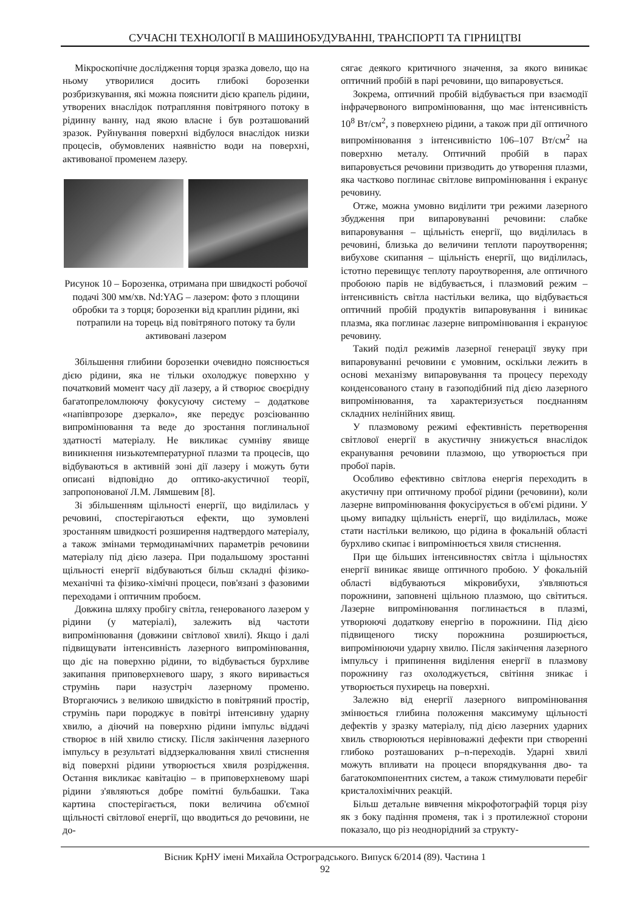СУЧАСНІ ТЕХНОЛОГІЇ В МАШИНОБУДУВАННІ, ТРАНСПОРТІ ТА ГІРНИЦТВІ
Мікроскопічне дослідження торця зразка довело, що на ньому утворилися досить глибокі борозенки розбризкування, які можна пояснити дією крапель рідини, утворених внаслідок потрапляння повітряного потоку в рідинну ванну, над якою власне і був розташований зразок. Руйнування поверхні відбулося внаслідок низки процесів, обумовлених наявністю води на поверхні, активованої променем лазеру.
Рисунок 10 – Борозенка, отримана при швидкості робочої подачі 300 мм/хв. Nd:YAG – лазером: фото з площини обробки та з торця; борозенки від краплин рідини, які потрапили на торець від повітряного потоку та були активовані лазером
Збільшення глибини борозенки очевидно пояснюється дією рідини, яка не тільки охолоджує поверхню у початковий момент часу дії лазеру, а й створює своєрідну багатопреломлюючу фокусуючу систему – додаткове «напівпрозоре дзеркало», яке передує розсіюванню випромінювання та веде до зростання поглинальної здатності матеріалу. Не викликає сумніву явище виникнення низькотемпературної плазми та процесів, що відбуваються в активній зоні дії лазеру і можуть бути описані відповідно до оптико-акустичної теорії, запропонованої Л.М. Лямшевим [8].
Зі збільшенням щільності енергії, що виділилась у речовині, спостерігаються ефекти, що зумовлені зростанням швидкості розширення надтвердого матеріалу, а також змінами термодинамічних параметрів речовини матеріалу під дією лазера. При подальшому зростанні щільності енергії відбуваються більш складні фізико-механічні та фізико-хімічні процеси, пов'язані з фазовими переходами і оптичним пробоєм.
Довжина шляху пробігу світла, генерованого лазером у рідини (у матеріалі), залежить від частоти випромінювання (довжини світлової хвилі). Якщо і далі підвищувати інтенсивність лазерного випромінювання, що діє на поверхню рідини, то відбувається бурхливе закипання приповерхневого шару, з якого виривається струмінь пари назустріч лазерному променю. Вторгаючись з великою швидкістю в повітряний простір, струмінь пари породжує в повітрі інтенсивну ударну хвилю, а діючий на поверхню рідини імпульс віддачі створює в ній хвилю стиску. Після закінчення лазерного імпульсу в результаті віддзеркалювання хвилі стиснення від поверхні рідини утворюється хвиля розрідження. Остання викликає кавітацію – в приповерхневому шарі рідини з'являються добре помітні бульбашки. Така картина спостерігається, поки величина об'ємної щільності світлової енергії, що вводиться до речовини, не до-
сягає деякого критичного значення, за якого виникає оптичний пробій в парі речовини, що випаровується.
Зокрема, оптичний пробій відбувається при взаємодії інфрачервоного випромінювання, що має інтенсивність 10<sup>8</sup> Вт/см<sup>2</sup>, з поверхнею рідини, а також при дії оптичного випромінювання з інтенсивністю 106–107 Вт/см<sup>2</sup> на поверхню металу. Оптичний пробій в парах випаровується речовини призводить до утворення плазми, яка частково поглинає світлове випромінювання і екранує речовину.
Отже, можна умовно виділити три режими лазерного збудження при випаровуванні речовини: слабке випаровування – щільність енергії, що виділилась в речовині, близька до величини теплоти пароутворення; вибухове скипання – щільність енергії, що виділилась, істотно перевищує теплоту пароутворення, але оптичного пробоюю парів не відбувається, і плазмовий режим – інтенсивність світла настільки велика, що відбувається оптичний пробій продуктів випаровування і виникає плазма, яка поглинає лазерне випромінювання і екрануює речовину.
Такий поділ режимів лазерної генерації звуку при випаровуванні речовини є умовним, оскільки лежить в основі механізму випаровування та процесу переходу конденсованого стану в газоподібний під дією лазерного випромінювання, та характеризується поєднанням складних нелінійних явищ.
У плазмовому режимі ефективність перетворення світлової енергії в акустичну знижується внаслідок екранування речовини плазмою, що утворюється при пробої парів.
Особливо ефективно світлова енергія переходить в акустичну при оптичному пробої рідини (речовини), коли лазерне випромінювання фокусірується в об'ємі рідини. У цьому випадку щільність енергії, що виділилась, може стати настільки великою, що рідина в фокальній області бурхливо скипає і випромінюється хвиля стиснення.
При ще більших інтенсивностях світла і щільностях енергії виникає явище оптичного пробою. У фокальній області відбуваються мікровибухи, з'являються порожнини, заповнені щільною плазмою, що світиться. Лазерне випромінювання поглинається в плазмі, утворюючі додаткову енергію в порожнини. Під дією підвищеного тиску порожнина розширюється, випромінюючи ударну хвилю. Після закінчення лазерного імпульсу і припинення виділення енергії в плазмову порожнину газ охолоджується, світіння зникає і утворюється пухирець на поверхні.
Залежно від енергії лазерного випромінювання змінюється глибина положення максимуму щільності дефектів у зразку матеріалу, під дією лазерних ударних хвиль створюються нерівноважні дефекти при створенні глибоко розташованих p–n-переходів. Ударні хвилі можуть впливати на процеси впорядкування дво- та багатокомпонентних систем, а також стимулювати перебіг кристалохімічних реакцій.
Більш детальне вивчення мікрофотографій торця різу як з боку падіння променя, так і з протилежної сторони показало, що різ неоднорідний за структу-
Вісник КрНУ імені Михайла Остроградського. Випуск 6/2014 (89). Частина 1
92